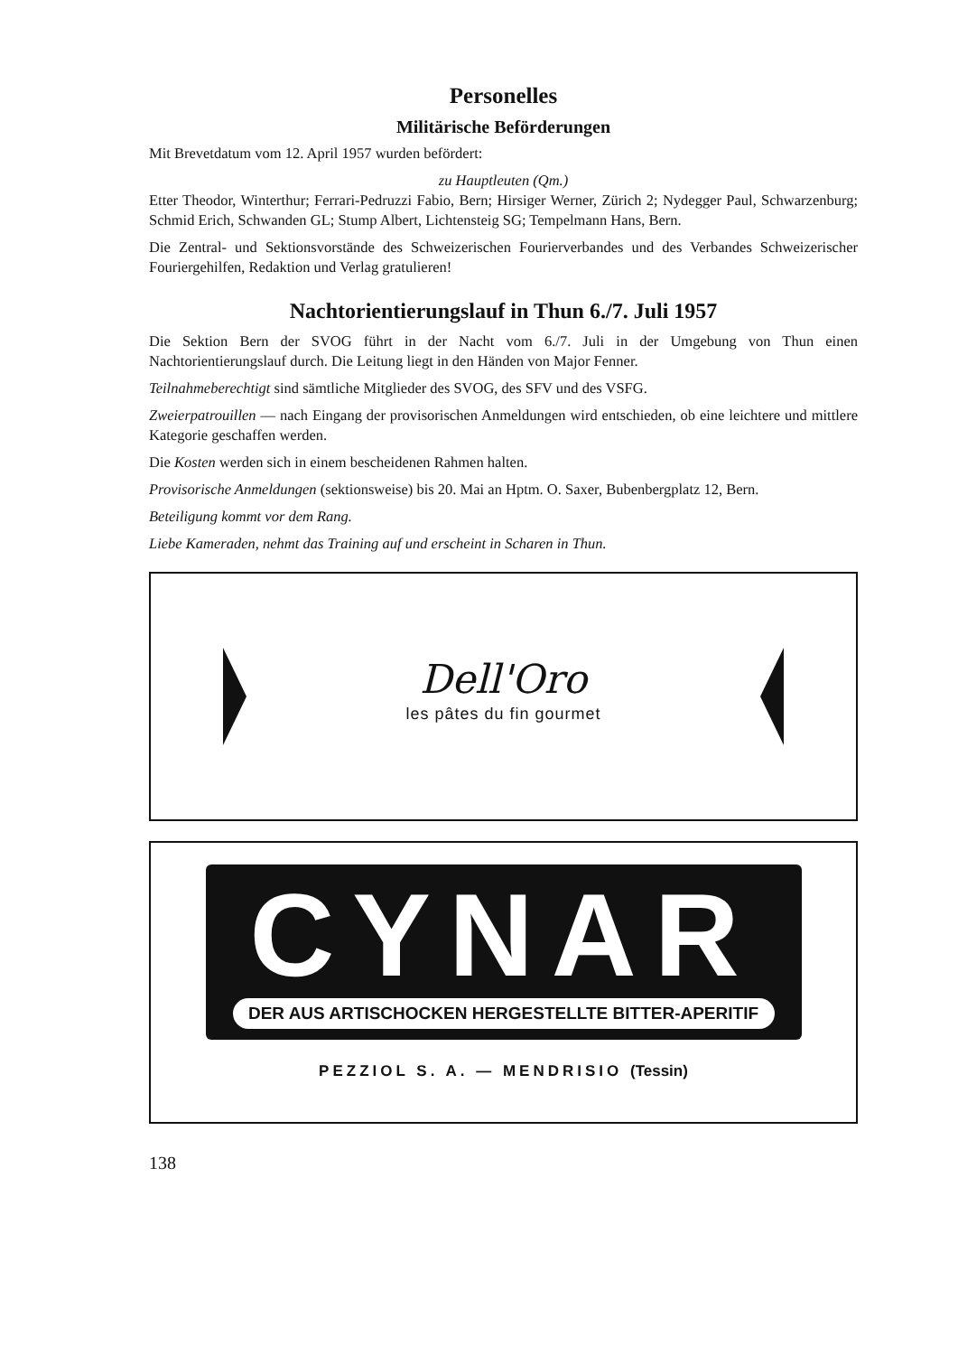Personelles
Militärische Beförderungen
Mit Brevetdatum vom 12. April 1957 wurden befördert:
zu Hauptleuten (Qm.)
Etter Theodor, Winterthur; Ferrari-Pedruzzi Fabio, Bern; Hirsiger Werner, Zürich 2; Nydegger Paul, Schwarzenburg; Schmid Erich, Schwanden GL; Stump Albert, Lichtensteig SG; Tempelmann Hans, Bern.
Die Zentral- und Sektionsvorstände des Schweizerischen Fourierverbandes und des Verbandes Schweizerischer Fouriergehilfen, Redaktion und Verlag gratulieren!
Nachtorientierungslauf in Thun 6./7. Juli 1957
Die Sektion Bern der SVOG führt in der Nacht vom 6./7. Juli in der Umgebung von Thun einen Nachtorientierungslauf durch. Die Leitung liegt in den Händen von Major Fenner.
Teilnahmeberechtigt sind sämtliche Mitglieder des SVOG, des SFV und des VSFG.
Zweierpatrouillen — nach Eingang der provisorischen Anmeldungen wird entschieden, ob eine leichtere und mittlere Kategorie geschaffen werden.
Die Kosten werden sich in einem bescheidenen Rahmen halten.
Provisorische Anmeldungen (sektionsweise) bis 20. Mai an Hptm. O. Saxer, Bubenbergplatz 12, Bern.
Beteiligung kommt vor dem Rang.
Liebe Kameraden, nehmt das Training auf und erscheint in Scharen in Thun.
Dell'Oro
les pâtes du fin gourmet
CYNAR
DER AUS ARTISCHOCKEN HERGESTELLTE BITTER-APERITIF
PEZZIOL S. A. — MENDRISIO (Tessin)
138